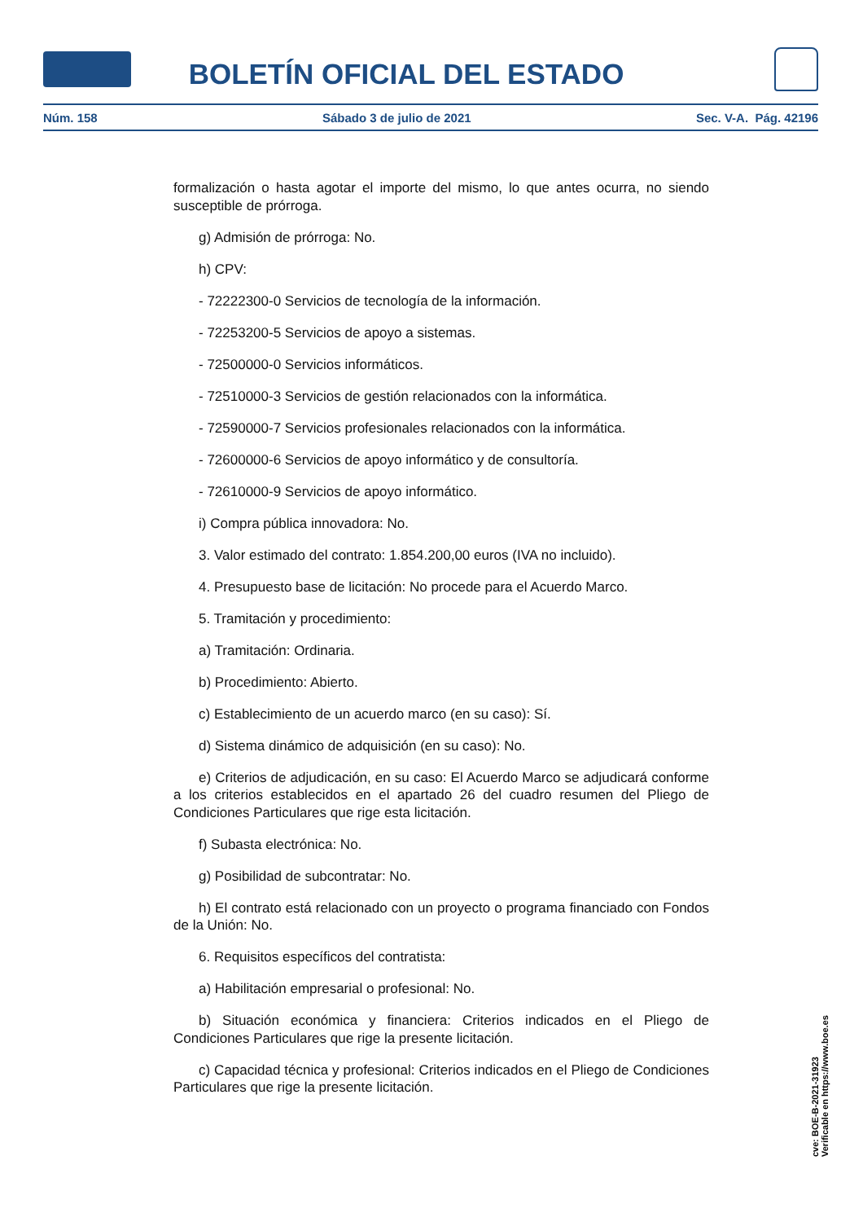BOLETÍN OFICIAL DEL ESTADO
Núm. 158 Sábado 3 de julio de 2021 Sec. V-A. Pág. 42196
formalización o hasta agotar el importe del mismo, lo que antes ocurra, no siendo susceptible de prórroga.
g) Admisión de prórroga: No.
h) CPV:
- 72222300-0 Servicios de tecnología de la información.
- 72253200-5 Servicios de apoyo a sistemas.
- 72500000-0 Servicios informáticos.
- 72510000-3 Servicios de gestión relacionados con la informática.
- 72590000-7 Servicios profesionales relacionados con la informática.
- 72600000-6 Servicios de apoyo informático y de consultoría.
- 72610000-9 Servicios de apoyo informático.
i) Compra pública innovadora: No.
3. Valor estimado del contrato: 1.854.200,00 euros (IVA no incluido).
4. Presupuesto base de licitación: No procede para el Acuerdo Marco.
5. Tramitación y procedimiento:
a) Tramitación: Ordinaria.
b) Procedimiento: Abierto.
c) Establecimiento de un acuerdo marco (en su caso): Sí.
d) Sistema dinámico de adquisición (en su caso): No.
e) Criterios de adjudicación, en su caso: El Acuerdo Marco se adjudicará conforme a los criterios establecidos en el apartado 26 del cuadro resumen del Pliego de Condiciones Particulares que rige esta licitación.
f) Subasta electrónica: No.
g) Posibilidad de subcontratar: No.
h) El contrato está relacionado con un proyecto o programa financiado con Fondos de la Unión: No.
6. Requisitos específicos del contratista:
a) Habilitación empresarial o profesional: No.
b) Situación económica y financiera: Criterios indicados en el Pliego de Condiciones Particulares que rige la presente licitación.
c) Capacidad técnica y profesional: Criterios indicados en el Pliego de Condiciones Particulares que rige la presente licitación.
cve: BOE-B-2021-31923
Verificable en https://www.boe.es